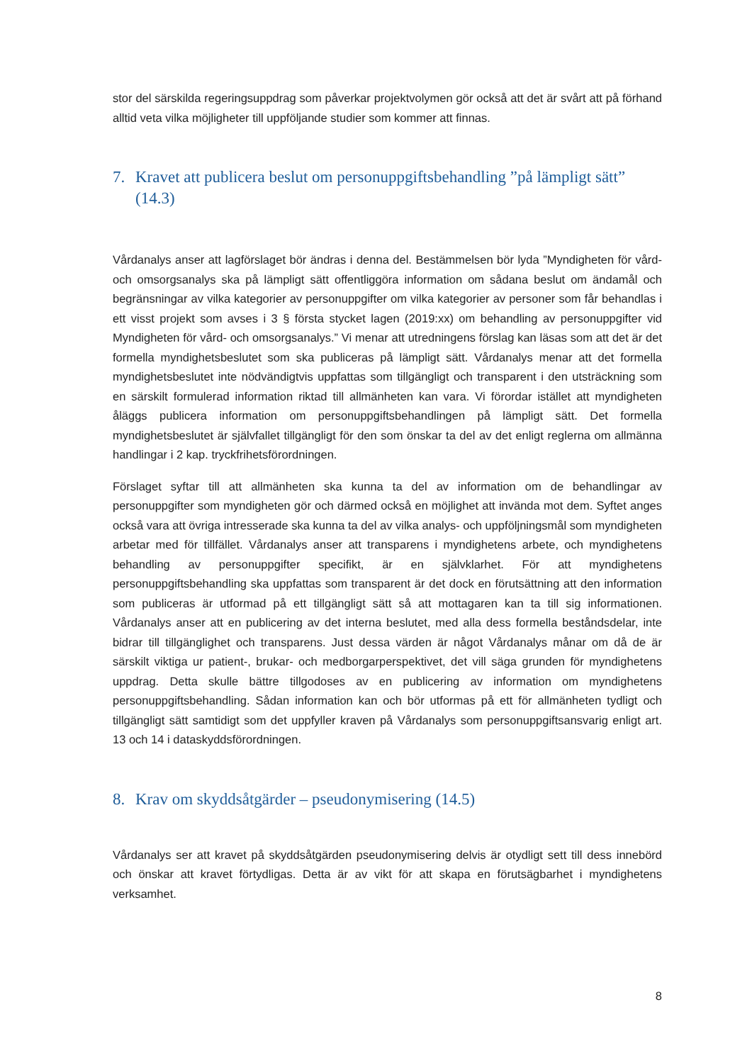stor del särskilda regeringsuppdrag som påverkar projektvolymen gör också att det är svårt att på förhand alltid veta vilka möjligheter till uppföljande studier som kommer att finnas.
7. Kravet att publicera beslut om personuppgiftsbehandling ”på lämpligt sätt” (14.3)
Vårdanalys anser att lagförslaget bör ändras i denna del. Bestämmelsen bör lyda ”Myndigheten för vård- och omsorgsanalys ska på lämpligt sätt offentliggöra information om sådana beslut om ändamål och begränsningar av vilka kategorier av personuppgifter om vilka kategorier av personer som får behandlas i ett visst projekt som avses i 3 § första stycket lagen (2019:xx) om behandling av personuppgifter vid Myndigheten för vård- och omsorgsanalys.” Vi menar att utredningens förslag kan läsas som att det är det formella myndighetsbeslutet som ska publiceras på lämpligt sätt. Vårdanalys menar att det formella myndighetsbeslutet inte nödvändigtvis uppfattas som tillgängligt och transparent i den utsträckning som en särskilt formulerad information riktad till allmänheten kan vara. Vi förordar istället att myndigheten åläggs publicera information om personuppgiftsbehandlingen på lämpligt sätt. Det formella myndighetsbeslutet är självfallet tillgängligt för den som önskar ta del av det enligt reglerna om allmänna handlingar i 2 kap. tryckfrihetsförordningen.
Förslaget syftar till att allmänheten ska kunna ta del av information om de behandlingar av personuppgifter som myndigheten gör och därmed också en möjlighet att invända mot dem. Syftet anges också vara att övriga intresserade ska kunna ta del av vilka analys- och uppföljningsmål som myndigheten arbetar med för tillfället. Vårdanalys anser att transparens i myndighetens arbete, och myndighetens behandling av personuppgifter specifikt, är en självklarhet. För att myndighetens personuppgiftsbehandling ska uppfattas som transparent är det dock en förutsättning att den information som publiceras är utformad på ett tillgängligt sätt så att mottagaren kan ta till sig informationen. Vårdanalys anser att en publicering av det interna beslutet, med alla dess formella beståndsdelar, inte bidrar till tillgänglighet och transparens. Just dessa värden är något Vårdanalys månar om då de är särskilt viktiga ur patient-, brukar- och medborgarperspektivet, det vill säga grunden för myndighetens uppdrag. Detta skulle bättre tillgodoses av en publicering av information om myndighetens personuppgiftsbehandling. Sådan information kan och bör utformas på ett för allmänheten tydligt och tillgängligt sätt samtidigt som det uppfyller kraven på Vårdanalys som personuppgiftsansvarig enligt art. 13 och 14 i dataskyddsförordningen.
8. Krav om skyddsåtgärder – pseudonymisering (14.5)
Vårdanalys ser att kravet på skyddsåtgärden pseudonymisering delvis är otydligt sett till dess innebörd och önskar att kravet förtydligas. Detta är av vikt för att skapa en förutsägbarhet i myndighetens verksamhet.
8